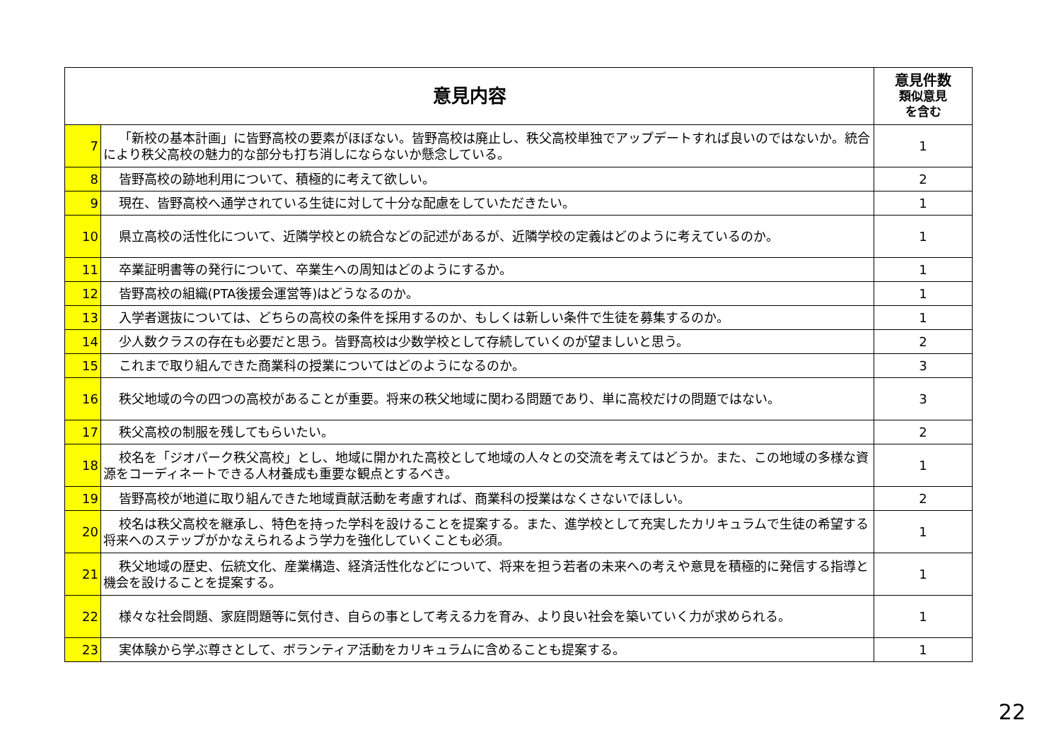| 意見内容 | | 意見件数 類似意見 を含む |
| --- | --- | --- |
| 7 | 「新校の基本計画」に皆野高校の要素がほぼない。皆野高校は廃止し、秩父高校単独でアップデートすれば良いのではないか。統合により秩父高校の魅力的な部分も打ち消しにならないか懸念している。 | 1 |
| 8 | 皆野高校の跡地利用について、積極的に考えて欲しい。 | 2 |
| 9 | 現在、皆野高校へ通学されている生徒に対して十分な配慮をしていただきたい。 | 1 |
| 10 | 県立高校の活性化について、近隣学校との統合などの記述があるが、近隣学校の定義はどのように考えているのか。 | 1 |
| 11 | 卒業証明書等の発行について、卒業生への周知はどのようにするか。 | 1 |
| 12 | 皆野高校の組織(PTA後援会運営等)はどうなるのか。 | 1 |
| 13 | 入学者選抜については、どちらの高校の条件を採用するのか、もしくは新しい条件で生徒を募集するのか。 | 1 |
| 14 | 少人数クラスの存在も必要だと思う。皆野高校は少数学校として存続していくのが望ましいと思う。 | 2 |
| 15 | これまで取り組んできた商業科の授業についてはどのようになるのか。 | 3 |
| 16 | 秩父地域の今の四つの高校があることが重要。将来の秩父地域に関わる問題であり、単に高校だけの問題ではない。 | 3 |
| 17 | 秩父高校の制服を残してもらいたい。 | 2 |
| 18 | 校名を「ジオパーク秩父高校」とし、地域に開かれた高校として地域の人々との交流を考えてはどうか。また、この地域の多様な資源をコーディネートできる人材養成も重要な観点とするべき。 | 1 |
| 19 | 皆野高校が地道に取り組んできた地域貢献活動を考慮すれば、商業科の授業はなくさないでほしい。 | 2 |
| 20 | 校名は秩父高校を継承し、特色を持った学科を設けることを提案する。また、進学校として充実したカリキュラムで生徒の希望する将来へのステップがかなえられるよう学力を強化していくことも必須。 | 1 |
| 21 | 秩父地域の歴史、伝統文化、産業構造、経済活性化などについて、将来を担う若者の未来への考えや意見を積極的に発信する指導と機会を設けることを提案する。 | 1 |
| 22 | 様々な社会問題、家庭問題等に気付き、自らの事として考える力を育み、より良い社会を築いていく力が求められる。 | 1 |
| 23 | 実体験から学ぶ尊さとして、ボランティア活動をカリキュラムに含めることも提案する。 | 1 |
22